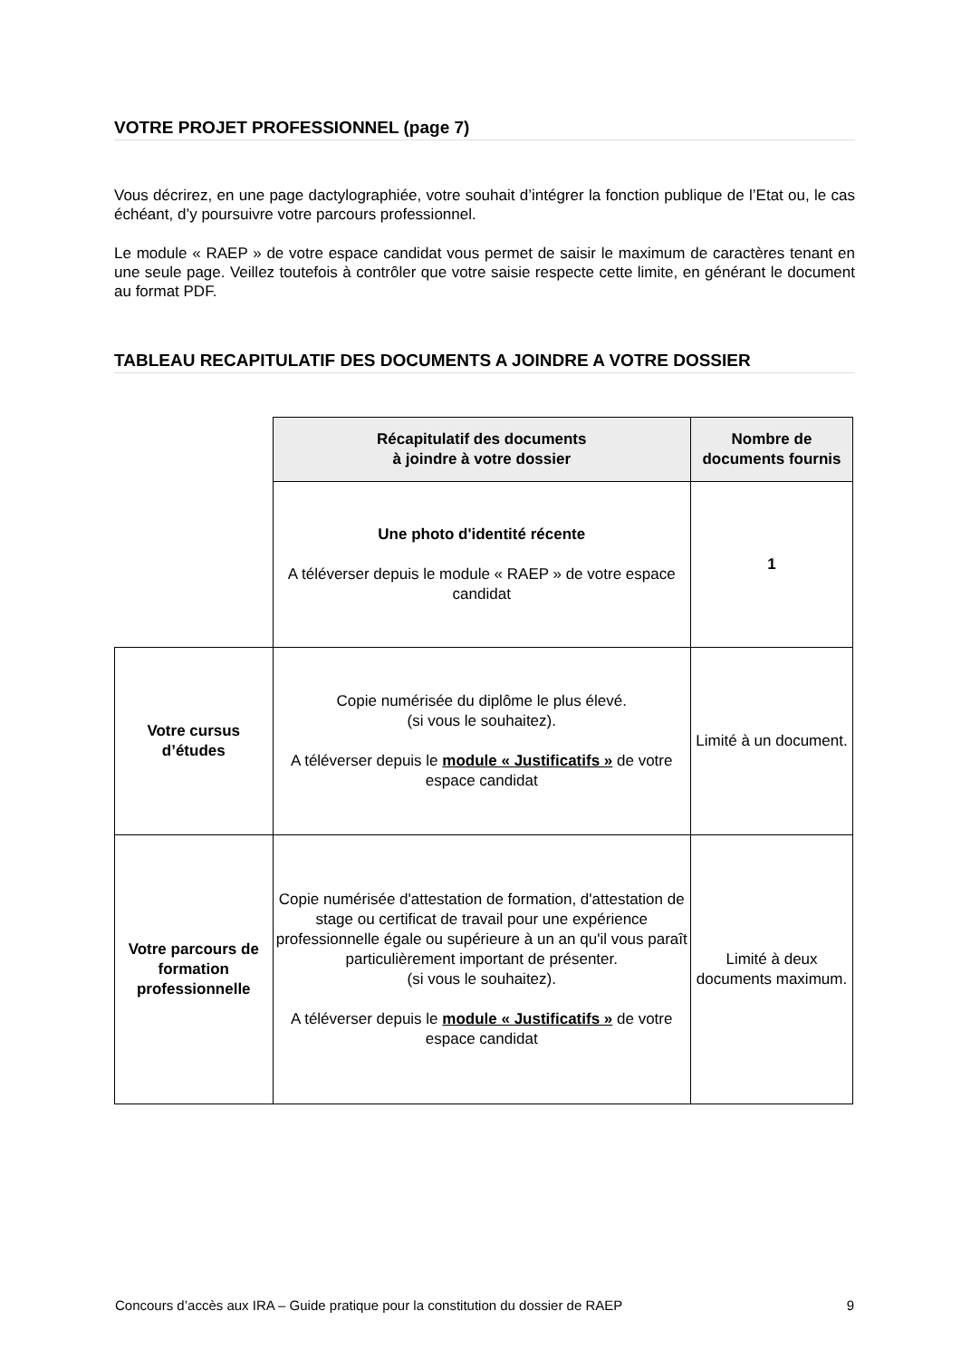VOTRE PROJET PROFESSIONNEL (page 7)
Vous décrirez, en une page dactylographiée, votre souhait d’intégrer la fonction publique de l’Etat ou, le cas échéant, d’y poursuivre votre parcours professionnel.
Le module « RAEP » de votre espace candidat vous permet de saisir le maximum de caractères tenant en une seule page. Veillez toutefois à contrôler que votre saisie respecte cette limite, en générant le document au format PDF.
TABLEAU RECAPITULATIF DES DOCUMENTS A JOINDRE A VOTRE DOSSIER
| | Récapitulatif des documents à joindre à votre dossier | Nombre de documents fournis |
| | Une photo d'identité récente A téléverser depuis le module « RAEP » de votre espace candidat | 1 |
| Votre cursus d’études | Copie numérisée du diplôme le plus élevé. (si vous le souhaitez). A téléverser depuis le module « Justificatifs » de votre espace candidat | Limité à un document. |
| Votre parcours de formation professionnelle | Copie numérisée d'attestation de formation, d'attestation de stage ou certificat de travail pour une expérience professionnelle égale ou supérieure à un an qu'il vous paraît particulièrement important de présenter. (si vous le souhaitez). A téléverser depuis le module « Justificatifs » de votre espace candidat | Limité à deux documents maximum. |
Concours d’accès aux IRA – Guide pratique pour la constitution du dossier de RAEP 9